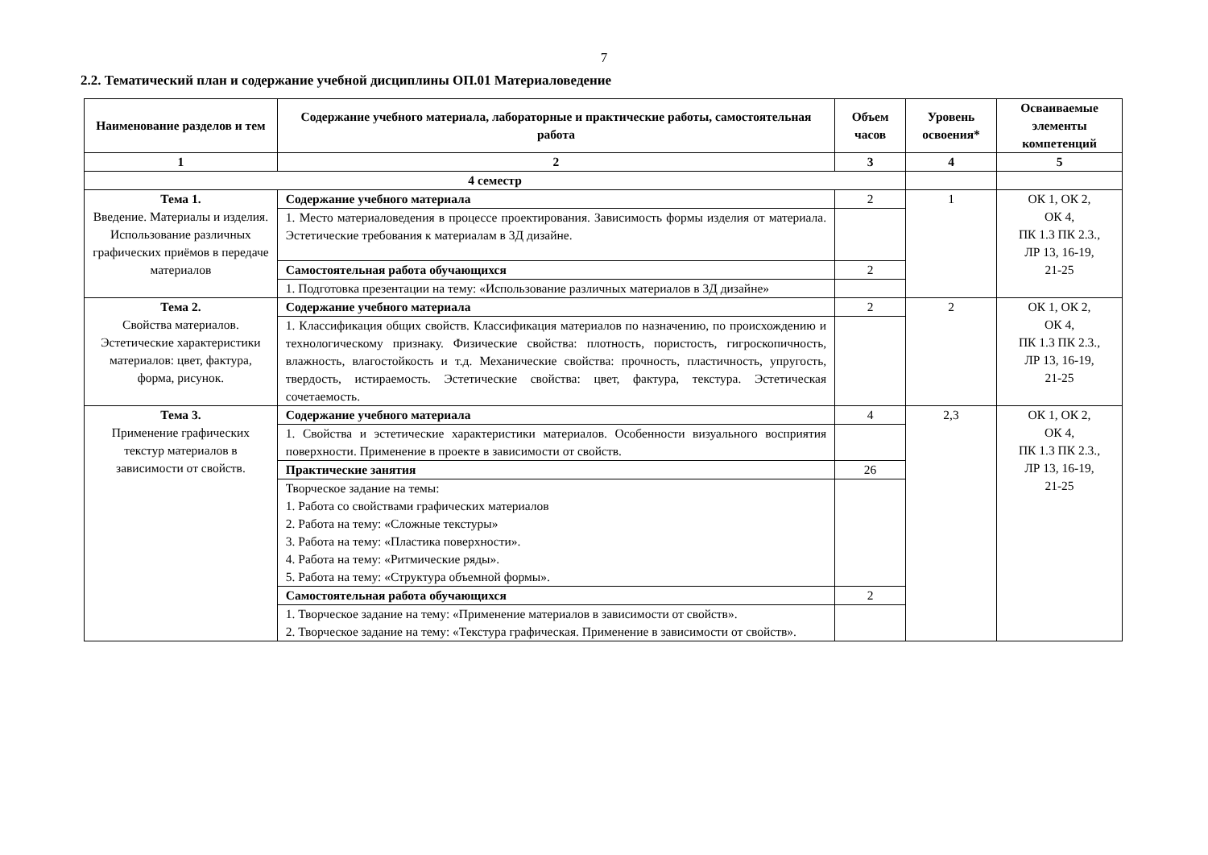7
2.2. Тематический план и содержание учебной дисциплины ОП.01 Материаловедение
| Наименование разделов и тем | Содержание учебного материала, лабораторные и практические работы, самостоятельная работа | Объем часов | Уровень освоения* | Осваиваемые элементы компетенций |
| --- | --- | --- | --- | --- |
| 1 | 2 | 3 | 4 | 5 |
| 4 семестр | | | | |
| Тема 1. Введение. Материалы и изделия. Использование различных графических приёмов в передаче материалов | Содержание учебного материала | 2 | 1 | ОК 1, ОК 2, ОК 4, ПК 1.3 ПК 2.3., ЛР 13, 16-19, 21-25 |
| | 1. Место материаловедения в процессе проектирования. Зависимость формы изделия от материала. Эстетические требования к материалам в 3Д дизайне. | | | |
| | Самостоятельная работа обучающихся | 2 | | |
| | 1. Подготовка презентации на тему: «Использование различных материалов в 3Д дизайне» | | | |
| Тема 2. Свойства материалов. Эстетические характеристики материалов: цвет, фактура, форма, рисунок. | Содержание учебного материала | 2 | 2 | ОК 1, ОК 2, ОК 4, ПК 1.3 ПК 2.3., ЛР 13, 16-19, 21-25 |
| | 1. Классификация общих свойств. Классификация материалов по назначению, по происхождению и технологическому признаку. Физические свойства: плотность, пористость, гигроскопичность, влажность, влагостойкость и т.д. Механические свойства: прочность, пластичность, упругость, твердость, истираемость. Эстетические свойства: цвет, фактура, текстура. Эстетическая сочетаемость. | | | |
| Тема 3. Применение графических текстур материалов в зависимости от свойств. | Содержание учебного материала | 4 | 2,3 | ОК 1, ОК 2, ОК 4, ПК 1.3 ПК 2.3., ЛР 13, 16-19, 21-25 |
| | 1. Свойства и эстетические характеристики материалов. Особенности визуального восприятия поверхности. Применение в проекте в зависимости от свойств. | | | |
| | Практические занятия | 26 | | |
| | Творческое задание на темы: 1. Работа со свойствами графических материалов 2. Работа на тему: «Сложные текстуры» 3. Работа на тему: «Пластика поверхности». 4. Работа на тему: «Ритмические ряды». 5. Работа на тему: «Структура объемной формы». | | | |
| | Самостоятельная работа обучающихся | 2 | | |
| | 1. Творческое задание на тему: «Применение материалов в зависимости от свойств». 2. Творческое задание на тему: «Текстура графическая. Применение в зависимости от свойств». | | | |